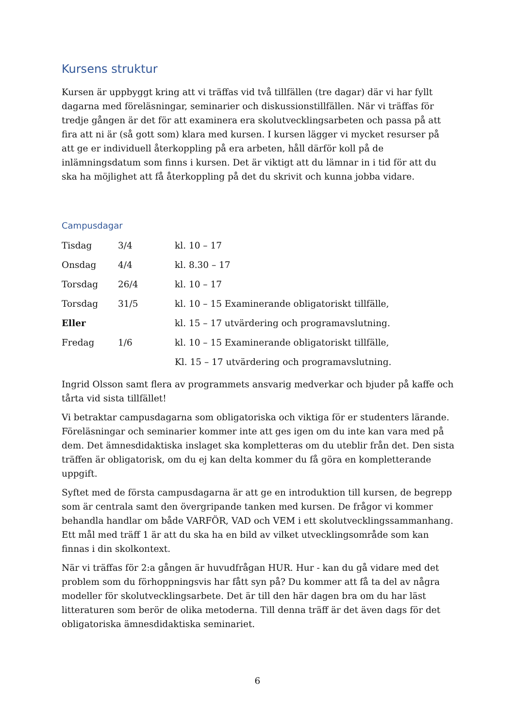Kursens struktur
Kursen är uppbyggt kring att vi träffas vid två tillfällen (tre dagar) där vi har fyllt dagarna med föreläsningar, seminarier och diskussionstillfällen. När vi träffas för tredje gången är det för att examinera era skolutvecklingsarbeten och passa på att fira att ni är (så gott som) klara med kursen. I kursen lägger vi mycket resurser på att ge er individuell återkoppling på era arbeten, håll därför koll på de inlämningsdatum som finns i kursen. Det är viktigt att du lämnar in i tid för att du ska ha möjlighet att få återkoppling på det du skrivit och kunna jobba vidare.
Campusdagar
| Tisdag | 3/4 | kl. 10 – 17 |
| Onsdag | 4/4 | kl. 8.30 – 17 |
| Torsdag | 26/4 | kl. 10 – 17 |
| Torsdag | 31/5 | kl. 10 – 15 Examinerande obligatoriskt tillfälle, |
| Eller | | kl. 15 – 17 utvärdering och programavslutning. |
| Fredag | 1/6 | kl. 10 – 15 Examinerande obligatoriskt tillfälle, |
| | | Kl. 15 – 17 utvärdering och programavslutning. |
Ingrid Olsson samt flera av programmets ansvarig medverkar och bjuder på kaffe och tårta vid sista tillfället!
Vi betraktar campusdagarna som obligatoriska och viktiga för er studenters lärande. Föreläsningar och seminarier kommer inte att ges igen om du inte kan vara med på dem. Det ämnesdidaktiska inslaget ska kompletteras om du uteblir från det. Den sista träffen är obligatorisk, om du ej kan delta kommer du få göra en kompletterande uppgift.
Syftet med de första campusdagarna är att ge en introduktion till kursen, de begrepp som är centrala samt den övergripande tanken med kursen. De frågor vi kommer behandla handlar om både VARFÖR, VAD och VEM i ett skolutvecklingssammanhang. Ett mål med träff 1 är att du ska ha en bild av vilket utvecklingsområde som kan finnas i din skolkontext.
När vi träffas för 2:a gången är huvudfrågan HUR. Hur - kan du gå vidare med det problem som du förhoppningsvis har fått syn på? Du kommer att få ta del av några modeller för skolutvecklingsarbete. Det är till den här dagen bra om du har läst litteraturen som berör de olika metoderna. Till denna träff är det även dags för det obligatoriska ämnesdidaktiska seminariet.
6